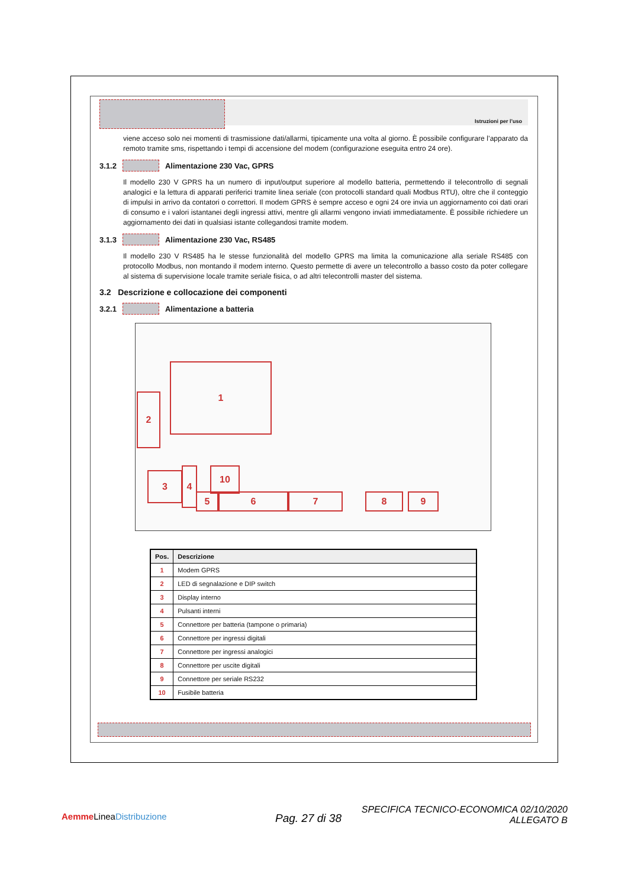Istruzioni per l’uso
viene acceso solo nei momenti di trasmissione dati/allarmi, tipicamente una volta al giorno. È possibile configurare l’apparato da remoto tramite sms, rispettando i tempi di accensione del modem (configurazione eseguita entro 24 ore).
3.1.2 Alimentazione 230 Vac, GPRS
Il modello 230 V GPRS ha un numero di input/output superiore al modello batteria, permettendo il telecontrollo di segnali analogici e la lettura di apparati periferici tramite linea seriale (con protocolli standard quali Modbus RTU), oltre che il conteggio di impulsi in arrivo da contatori o correttori. Il modem GPRS è sempre acceso e ogni 24 ore invia un aggiornamento coi dati orari di consumo e i valori istantanei degli ingressi attivi, mentre gli allarmi vengono inviati immediatamente. È possibile richiedere un aggiornamento dei dati in qualsiasi istante collegandosi tramite modem.
3.1.3 Alimentazione 230 Vac, RS485
Il modello 230 V RS485 ha le stesse funzionalità del modello GPRS ma limita la comunicazione alla seriale RS485 con protocollo Modbus, non montando il modem interno. Questo permette di avere un telecontrollo a basso costo da poter collegare al sistema di supervisione locale tramite seriale fisica, o ad altri telecontrolli master del sistema.
3.2 Descrizione e collocazione dei componenti
3.2.1 Alimentazione a batteria
1
2
3 4
5 6 7 8 9
10
| Pos. | Descrizione |
| --- | --- |
| 1 | Modem GPRS |
| 2 | LED di segnalazione e DIP switch |
| 3 | Display interno |
| 4 | Pulsanti interni |
| 5 | Connettore per batteria (tampone o primaria) |
| 6 | Connettore per ingressi digitali |
| 7 | Connettore per ingressi analogici |
| 8 | Connettore per uscite digitali |
| 9 | Connettore per seriale RS232 |
| 10 | Fusibile batteria |
Aemme LineaDistribuzione Pag. 27 di 38
SPECIFICA TECNICO-ECONOMICA 02/10/2020
ALLEGATO B